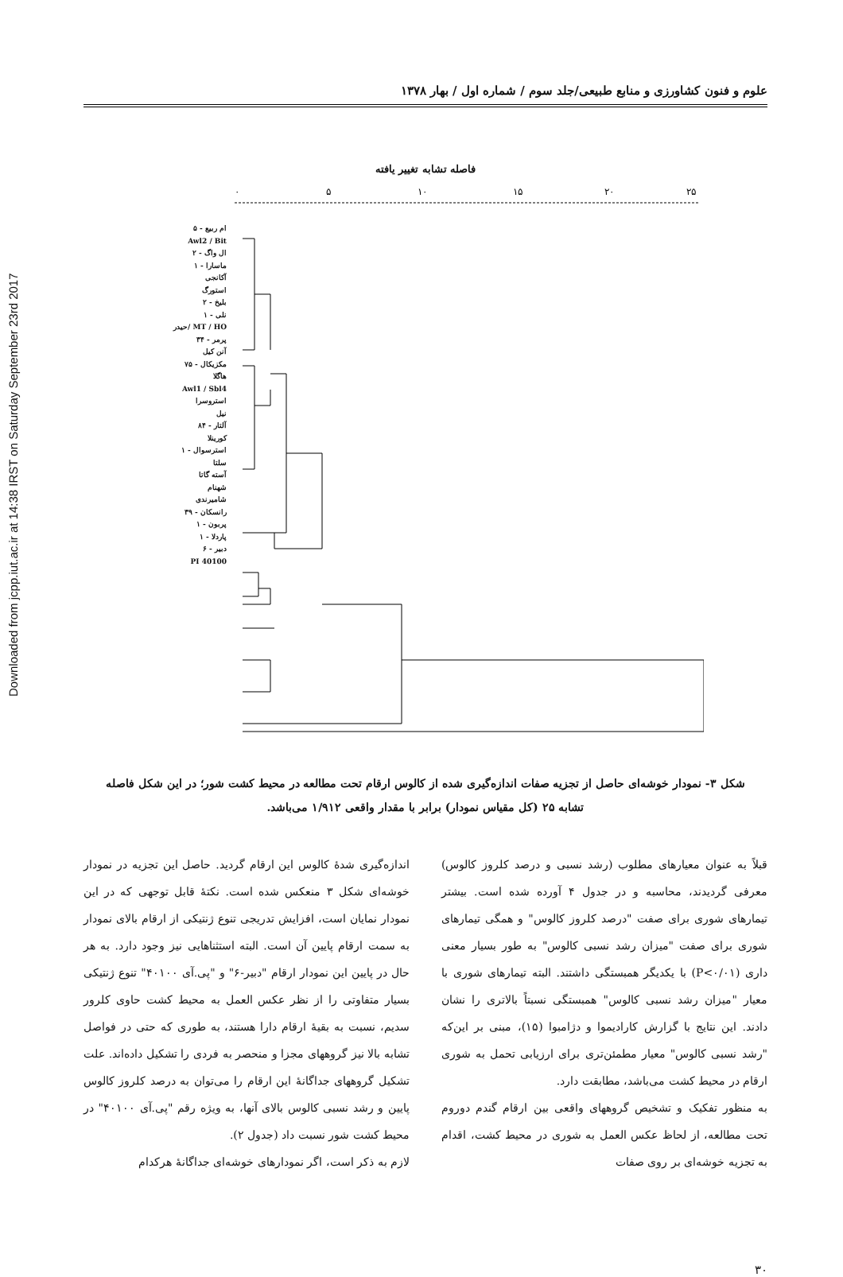Downloaded from jcpp.iut.ac.ir at 14:38 IRST on Saturday September 23rd 2017
علوم و فنون کشاورزی و منابع طبیعی/جلد سوم / شماره اول / بهار ۱۳۷۸
فاصله تشابه تغییر یافته
ام ربیع - ۵
Awl2 / Bit
ال واگ - ۲
ماسارا - ۱
آکانجی
استورگ
بلیخ - ۲
نلی - ۱
MT / HO /حیدر
پرمر - ۳۴
آنن کیل
مکزیکال - ۷۵
هاگلا
Awl1 / Sbl4
استروسرا
نیل
آلتار - ۸۴
کورینلا
استرسوال - ۱
سلتا
آسته گاتا
شهنام
شامیرندی
رانسکان - ۳۹
پربون - ۱
پاردلا - ۱
دبیر - ۶
PI 40100
۰
۵
۱۰
۱۵
۲۰
۲۵
شکل ۳- نمودار خوشه‌ای حاصل از تجزیه صفات اندازه‌گیری شده از کالوس ارقام تحت مطالعه در محیط کشت شور؛ در این شکل فاصله
تشابه ۲۵ (کل مقیاس نمودار) برابر با مقدار واقعی ۱/۹۱۲ می‌باشد.
قبلاً به عنوان معیارهای مطلوب (رشد نسبی و درصد کلروز کالوس) معرفی گردیدند، محاسبه و در جدول ۴ آورده شده است. بیشتر تیمارهای شوری برای صفت "درصد کلروز کالوس" و همگی تیمارهای شوری برای صفت "میزان رشد نسبی کالوس" به طور بسیار معنی داری (P<۰/۰۱) با یکدیگر همبستگی داشتند. البته تیمارهای شوری با معیار "میزان رشد نسبی کالوس" همبستگی نسبتاً بالاتری را نشان دادند. این نتایج با گزارش کارادیموا و دژامبوا (۱۵)، مبنی بر این‌که "رشد نسبی کالوس" معیار مطمئن‌تری برای ارزیابی تحمل به شوری ارقام در محیط کشت می‌باشد، مطابقت دارد.
به منظور تفکیک و تشخیص گروههای واقعی بین ارقام گندم دوروم تحت مطالعه، از لحاظ عکس العمل به شوری در محیط کشت، اقدام به تجزیه خوشه‌ای بر روی صفات
اندازه‌گیری شدهٔ کالوس این ارقام گردید. حاصل این تجزیه در نمودار خوشه‌ای شکل ۳ منعکس شده است. نکتهٔ قابل توجهی که در این نمودار نمایان است، افزایش تدریجی تنوع ژنتیکی از ارقام بالای نمودار به سمت ارقام پایین آن است. البته استثناهایی نیز وجود دارد. به هر حال در پایین این نمودار ارقام "دبیر-۶" و "پی.آی ۴۰۱۰۰" تنوع ژنتیکی بسیار متفاوتی را از نظر عکس العمل به محیط کشت حاوی کلرور سدیم، نسبت به بقیهٔ ارقام دارا هستند، به طوری که حتی در فواصل تشابه بالا نیز گروههای مجزا و منحصر به فردی را تشکیل داده‌اند. علت تشکیل گروههای جداگانهٔ این ارقام را می‌توان به درصد کلروز کالوس پایین و رشد نسبی کالوس بالای آنها، به ویژه رقم "پی.آی ۴۰۱۰۰" در محیط کشت شور نسبت داد (جدول ۲).
لازم به ذکر است، اگر نمودارهای خوشه‌ای جداگانهٔ هرکدام
۳۰